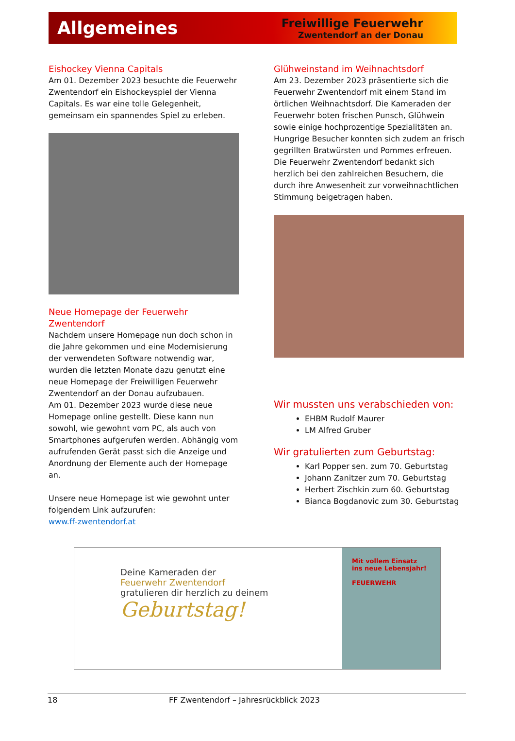Allgemeines
Freiwillige Feuerwehr
Zwentendorf an der Donau
Eishockey Vienna Capitals
Am 01. Dezember 2023 besuchte die Feuerwehr Zwentendorf ein Eishockeyspiel der Vienna Capitals. Es war eine tolle Gelegenheit, gemeinsam ein spannendes Spiel zu erleben.
Neue Homepage der Feuerwehr Zwentendorf
Nachdem unsere Homepage nun doch schon in die Jahre gekommen und eine Modernisierung der verwendeten Software notwendig war, wurden die letzten Monate dazu genutzt eine neue Homepage der Freiwilligen Feuerwehr Zwentendorf an der Donau aufzubauen.
Am 01. Dezember 2023 wurde diese neue Homepage online gestellt. Diese kann nun sowohl, wie gewohnt vom PC, als auch von Smartphones aufgerufen werden. Abhängig vom aufrufenden Gerät passt sich die Anzeige und Anordnung der Elemente auch der Homepage an.
Unsere neue Homepage ist wie gewohnt unter folgendem Link aufzurufen:
www.ff-zwentendorf.at
Glühweinstand im Weihnachtsdorf
Am 23. Dezember 2023 präsentierte sich die Feuerwehr Zwentendorf mit einem Stand im örtlichen Weihnachtsdorf. Die Kameraden der Feuerwehr boten frischen Punsch, Glühwein sowie einige hochprozentige Spezialitäten an. Hungrige Besucher konnten sich zudem an frisch gegrillten Bratwürsten und Pommes erfreuen. Die Feuerwehr Zwentendorf bedankt sich herzlich bei den zahlreichen Besuchern, die durch ihre Anwesenheit zur vorweihnachtlichen Stimmung beigetragen haben.
Wir mussten uns verabschieden von:
EHBM Rudolf Maurer
LM Alfred Gruber
Wir gratulierten zum Geburtstag:
Karl Popper sen. zum 70. Geburtstag
Johann Zanitzer zum 70. Geburtstag
Herbert Zischkin zum 60. Geburtstag
Bianca Bogdanovic zum 30. Geburtstag
Deine Kameraden der
Feuerwehr Zwentendorf
gratulieren dir herzlich zu deinem
Geburtstag!
Mit vollem Einsatz
ins neue Lebensjahr!
FEUERWEHR
18 FF Zwentendorf – Jahresrückblick 2023